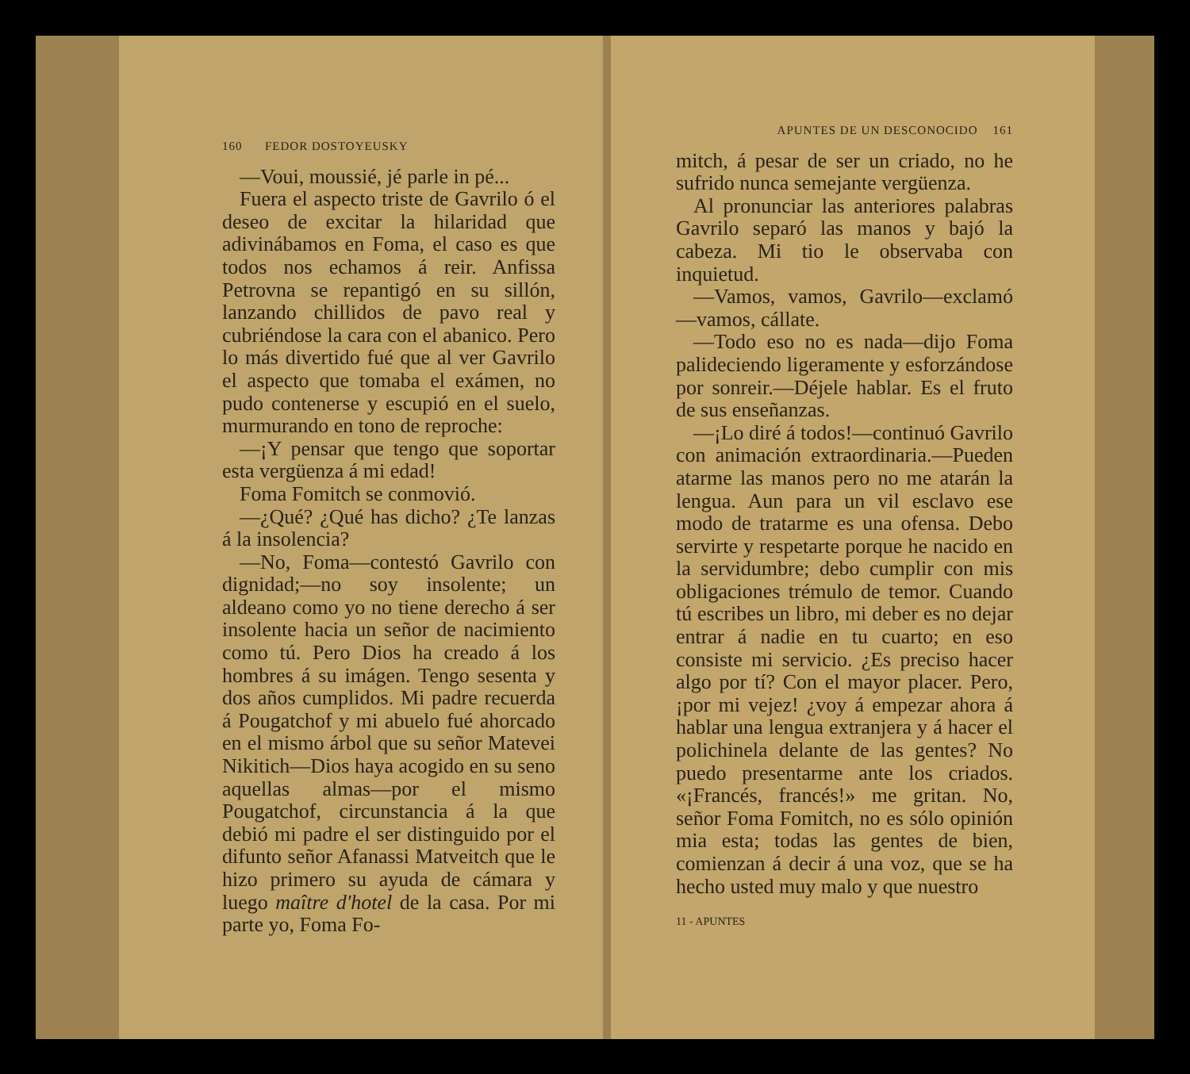160 FEDOR DOSTOYEUSKY
—Voui, moussié, jé parle in pé...
Fuera el aspecto triste de Gavrilo ó el deseo de excitar la hilaridad que adivinábamos en Foma, el caso es que todos nos echamos á reir. Anfissa Petrovna se repantigó en su sillón, lanzando chillidos de pavo real y cubriéndose la cara con el abanico. Pero lo más divertido fué que al ver Gavrilo el aspecto que tomaba el exámen, no pudo contenerse y escupió en el suelo, murmurando en tono de reproche:
—¡Y pensar que tengo que soportar esta vergüenza á mi edad!
Foma Fomitch se conmovió.
—¿Qué? ¿Qué has dicho? ¿Te lanzas á la insolencia?
—No, Foma—contestó Gavrilo con dignidad;—no soy insolente; un aldeano como yo no tiene derecho á ser insolente hacia un señor de nacimiento como tú. Pero Dios ha creado á los hombres á su imágen. Tengo sesenta y dos años cumplidos. Mi padre recuerda á Pougatchof y mi abuelo fué ahorcado en el mismo árbol que su señor Matevei Nikitich—Dios haya acogido en su seno aquellas almas—por el mismo Pougatchof, circunstancia á la que debió mi padre el ser distinguido por el difunto señor Afanassi Matveitch que le hizo primero su ayuda de cámara y luego maître d'hotel de la casa. Por mi parte yo, Foma Fo-
APUNTES DE UN DESCONOCIDO 161
mitch, á pesar de ser un criado, no he sufrido nunca semejante vergüenza.
Al pronunciar las anteriores palabras Gavrilo separó las manos y bajó la cabeza. Mi tio le observaba con inquietud.
—Vamos, vamos, Gavrilo—exclamó—vamos, cállate.
—Todo eso no es nada—dijo Foma palideciendo ligeramente y esforzándose por sonreir.—Déjele hablar. Es el fruto de sus enseñanzas.
—¡Lo diré á todos!—continuó Gavrilo con animación extraordinaria.—Pueden atarme las manos pero no me atarán la lengua. Aun para un vil esclavo ese modo de tratarme es una ofensa. Debo servirte y respetarte porque he nacido en la servidumbre; debo cumplir con mis obligaciones trémulo de temor. Cuando tú escribes un libro, mi deber es no dejar entrar á nadie en tu cuarto; en eso consiste mi servicio. ¿Es preciso hacer algo por tí? Con el mayor placer. Pero, ¡por mi vejez! ¿voy á empezar ahora á hablar una lengua extranjera y á hacer el polichinela delante de las gentes? No puedo presentarme ante los criados. «¡Francés, francés!» me gritan. No, señor Foma Fomitch, no es sólo opinión mia esta; todas las gentes de bien, comienzan á decir á una voz, que se ha hecho usted muy malo y que nuestro
11 - APUNTES